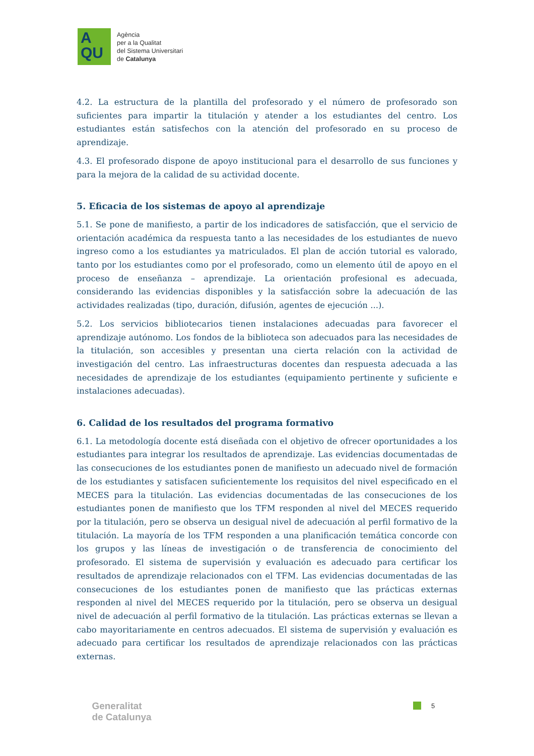A
QU
Agència
per a la Qualitat
del Sistema Universitari
de Catalunya
4.2. La estructura de la plantilla del profesorado y el número de profesorado son suficientes para impartir la titulación y atender a los estudiantes del centro. Los estudiantes están satisfechos con la atención del profesorado en su proceso de aprendizaje.
4.3. El profesorado dispone de apoyo institucional para el desarrollo de sus funciones y para la mejora de la calidad de su actividad docente.
5. Eficacia de los sistemas de apoyo al aprendizaje
5.1. Se pone de manifiesto, a partir de los indicadores de satisfacción, que el servicio de orientación académica da respuesta tanto a las necesidades de los estudiantes de nuevo ingreso como a los estudiantes ya matriculados. El plan de acción tutorial es valorado, tanto por los estudiantes como por el profesorado, como un elemento útil de apoyo en el proceso de enseñanza – aprendizaje. La orientación profesional es adecuada, considerando las evidencias disponibles y la satisfacción sobre la adecuación de las actividades realizadas (tipo, duración, difusión, agentes de ejecución ...).
5.2. Los servicios bibliotecarios tienen instalaciones adecuadas para favorecer el aprendizaje autónomo. Los fondos de la biblioteca son adecuados para las necesidades de la titulación, son accesibles y presentan una cierta relación con la actividad de investigación del centro. Las infraestructuras docentes dan respuesta adecuada a las necesidades de aprendizaje de los estudiantes (equipamiento pertinente y suficiente e instalaciones adecuadas).
6. Calidad de los resultados del programa formativo
6.1. La metodología docente está diseñada con el objetivo de ofrecer oportunidades a los estudiantes para integrar los resultados de aprendizaje. Las evidencias documentadas de las consecuciones de los estudiantes ponen de manifiesto un adecuado nivel de formación de los estudiantes y satisfacen suficientemente los requisitos del nivel especificado en el MECES para la titulación. Las evidencias documentadas de las consecuciones de los estudiantes ponen de manifiesto que los TFM responden al nivel del MECES requerido por la titulación, pero se observa un desigual nivel de adecuación al perfil formativo de la titulación. La mayoría de los TFM responden a una planificación temática concorde con los grupos y las líneas de investigación o de transferencia de conocimiento del profesorado. El sistema de supervisión y evaluación es adecuado para certificar los resultados de aprendizaje relacionados con el TFM. Las evidencias documentadas de las consecuciones de los estudiantes ponen de manifiesto que las prácticas externas responden al nivel del MECES requerido por la titulación, pero se observa un desigual nivel de adecuación al perfil formativo de la titulación. Las prácticas externas se llevan a cabo mayoritariamente en centros adecuados. El sistema de supervisión y evaluación es adecuado para certificar los resultados de aprendizaje relacionados con las prácticas externas.
Generalitat
de Catalunya
5